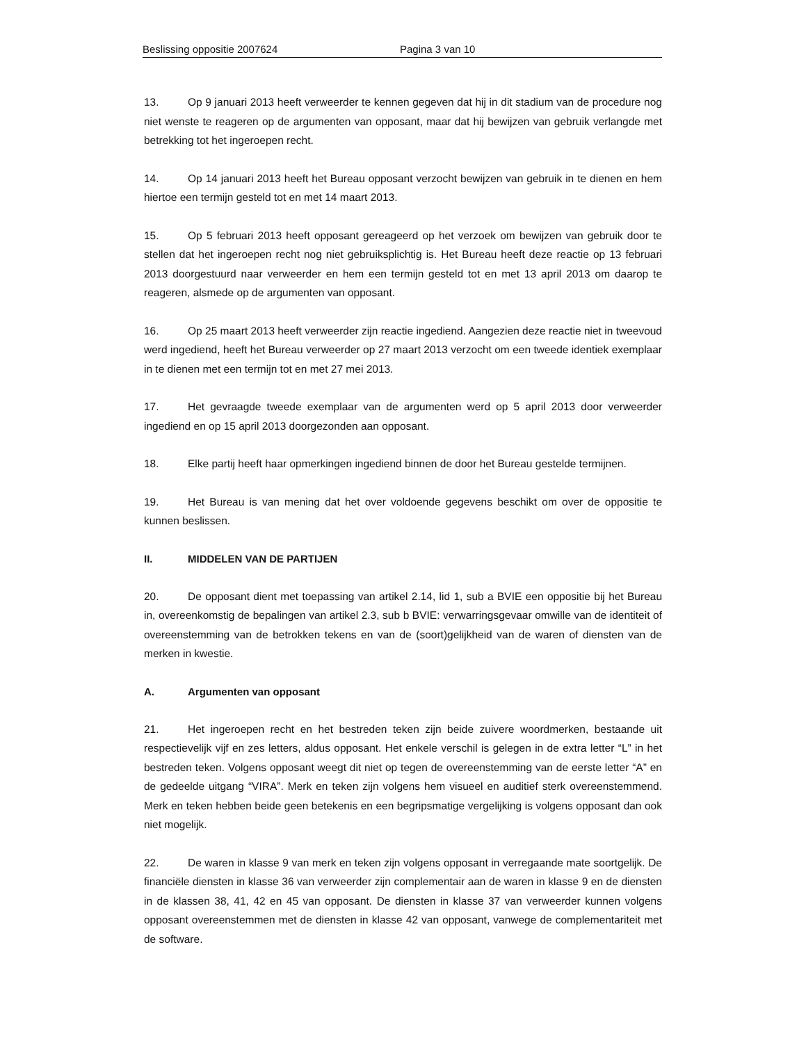Beslissing oppositie 2007624 Pagina 3 van 10
13. Op 9 januari 2013 heeft verweerder te kennen gegeven dat hij in dit stadium van de procedure nog niet wenste te reageren op de argumenten van opposant, maar dat hij bewijzen van gebruik verlangde met betrekking tot het ingeroepen recht.
14. Op 14 januari 2013 heeft het Bureau opposant verzocht bewijzen van gebruik in te dienen en hem hiertoe een termijn gesteld tot en met 14 maart 2013.
15. Op 5 februari 2013 heeft opposant gereageerd op het verzoek om bewijzen van gebruik door te stellen dat het ingeroepen recht nog niet gebruiksplichtig is. Het Bureau heeft deze reactie op 13 februari 2013 doorgestuurd naar verweerder en hem een termijn gesteld tot en met 13 april 2013 om daarop te reageren, alsmede op de argumenten van opposant.
16. Op 25 maart 2013 heeft verweerder zijn reactie ingediend. Aangezien deze reactie niet in tweevoud werd ingediend, heeft het Bureau verweerder op 27 maart 2013 verzocht om een tweede identiek exemplaar in te dienen met een termijn tot en met 27 mei 2013.
17. Het gevraagde tweede exemplaar van de argumenten werd op 5 april 2013 door verweerder ingediend en op 15 april 2013 doorgezonden aan opposant.
18. Elke partij heeft haar opmerkingen ingediend binnen de door het Bureau gestelde termijnen.
19. Het Bureau is van mening dat het over voldoende gegevens beschikt om over de oppositie te kunnen beslissen.
II. MIDDELEN VAN DE PARTIJEN
20. De opposant dient met toepassing van artikel 2.14, lid 1, sub a BVIE een oppositie bij het Bureau in, overeenkomstig de bepalingen van artikel 2.3, sub b BVIE: verwarringsgevaar omwille van de identiteit of overeenstemming van de betrokken tekens en van de (soort)gelijkheid van de waren of diensten van de merken in kwestie.
A. Argumenten van opposant
21. Het ingeroepen recht en het bestreden teken zijn beide zuivere woordmerken, bestaande uit respectievelijk vijf en zes letters, aldus opposant. Het enkele verschil is gelegen in de extra letter “L” in het bestreden teken. Volgens opposant weegt dit niet op tegen de overeenstemming van de eerste letter “A” en de gedeelde uitgang “VIRA”. Merk en teken zijn volgens hem visueel en auditief sterk overeenstemmend. Merk en teken hebben beide geen betekenis en een begripsmatige vergelijking is volgens opposant dan ook niet mogelijk.
22. De waren in klasse 9 van merk en teken zijn volgens opposant in verregaande mate soortgelijk. De financiële diensten in klasse 36 van verweerder zijn complementair aan de waren in klasse 9 en de diensten in de klassen 38, 41, 42 en 45 van opposant. De diensten in klasse 37 van verweerder kunnen volgens opposant overeenstemmen met de diensten in klasse 42 van opposant, vanwege de complementariteit met de software.